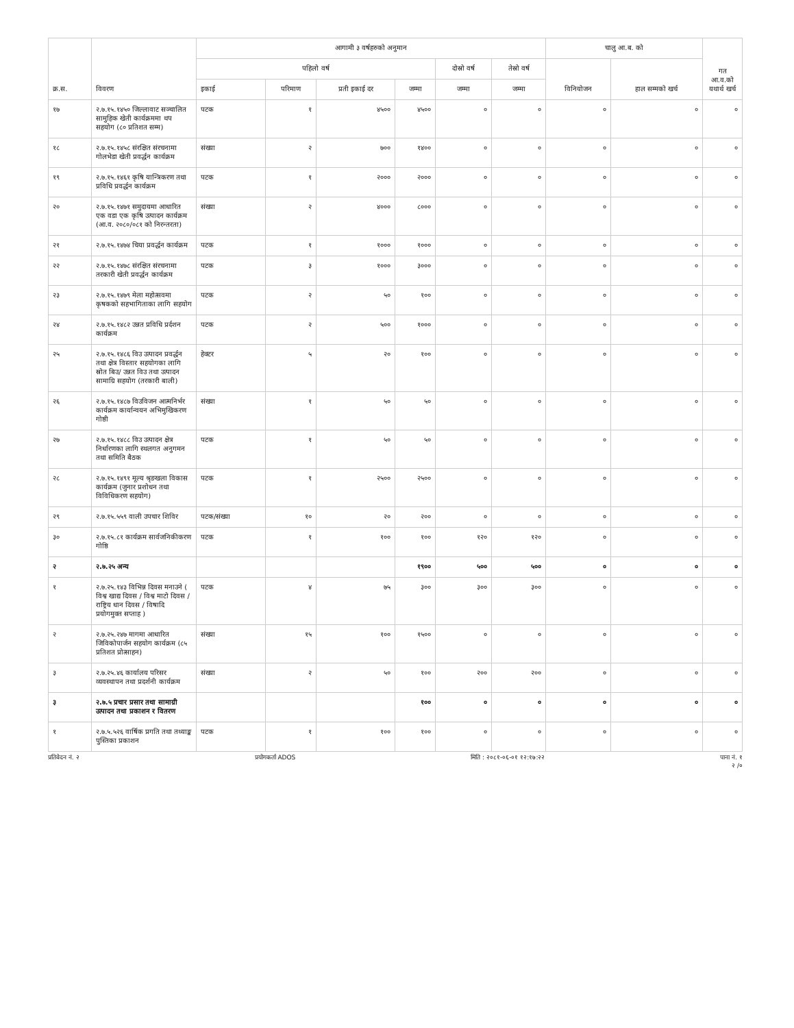| क्र.स. | विवरण | आगामी ३ वर्षहरुको अनुमान | | | | | | चालु आ.ब. को | | गत आ.व.को यथार्थ खर्च |
| --- | --- | --- | --- | --- | --- | --- | --- | --- | --- | --- |
| | | पहिलो वर्ष | | | | दोस्रो वर्ष | तेस्रो वर्ष | विनियोजन | हाल सम्मको खर्च | |
| | | इकाई | परिमाण | प्रती इकाई दर | जम्मा | जम्मा | जम्मा | | | |
| १७ | २.७.१५.१४५० जिल्लावाट सञ्चालित सामुहिक खेती कार्यक्रममा थप सहयोग (८० प्रतिशत सम्म) | पटक | १ | ४५०० | ४५०० | ० | ० | ० | ० | ० |
| १८ | २.७.१५.१४५८ संरक्षित संरचनामा गोलभेडा खेती प्रवर्द्धन कार्यक्रम | संख्या | २ | ७०० | १४०० | ० | ० | ० | ० | ० |
| १९ | २.७.१५.१४६१ कृषि यान्त्रिकरण तथा प्रविधि प्रवर्द्धन कार्यक्रम | पटक | १ | २००० | २००० | ० | ० | ० | ० | ० |
| २० | २.७.१५.१४७१ समुदायमा आधारित एक वडा एक कृषि उत्पादन कार्यक्रम (आ.व. २०८०/०८१ को निरन्तरता) | संख्या | २ | ४००० | ८००० | ० | ० | ० | ० | ० |
| २१ | २.७.१५.१४७४ चिया प्रवर्द्धन कार्यक्रम | पटक | १ | १००० | १००० | ० | ० | ० | ० | ० |
| २२ | २.७.१५.१४७८ संरक्षित संरचनामा तरकारी खेती प्रवर्द्धन कार्यक्रम | पटक | ३ | १००० | ३००० | ० | ० | ० | ० | ० |
| २३ | २.७.१५.१४७९ मेला महोत्सवमा कृषकको सहभागिताका लागि सहयोग | पटक | २ | ५० | १०० | ० | ० | ० | ० | ० |
| २४ | २.७.१५.१४८२ उन्नत प्रविधि प्रर्दशन कार्यक्रम | पटक | २ | ५०० | १००० | ० | ० | ० | ० | ० |
| २५ | २.७.१५.१४८६ विउ उत्पादन प्रवर्द्धन तथा क्षेत्र विस्तार सहयोगका लागि स्रोत बिउ/ उन्नत विउ तथा उत्पादन सामाग्रि सहयोग (तरकारी बाली) | हेक्टर | ५ | २० | १०० | ० | ० | ० | ० | ० |
| २६ | २.७.१५.१४८७ विउविजन आत्मनिर्भर कार्यक्रम कार्यान्वयन अभिमुखिकरण गोष्ठी | संख्या | १ | ५० | ५० | ० | ० | ० | ० | ० |
| २७ | २.७.१५.१४८८ विउ उत्पादन क्षेत्र निर्धारणका लागि स्थलगत अनुगमन तथा समिति बैठक | पटक | १ | ५० | ५० | ० | ० | ० | ० | ० |
| २८ | २.७.१५.१४९१ मूल्य श्रृङखला विकास कार्यक्रम (जुनार प्रशोधन तथा विविधिकरण सहयोग) | पटक | १ | २५०० | २५०० | ० | ० | ० | ० | ० |
| २९ | २.७.१५.५५९ वाली उपचार शिविर | पटक/संख्या | १० | २० | २०० | ० | ० | ० | ० | ० |
| ३० | २.७.१५.८१ कार्यक्रम सार्वजनिकीकरण गोष्ठि | पटक | १ | १०० | १०० | १२० | १२० | ० | ० | ० |
| २ | २.७.२५ अन्य | | | | १९०० | ५०० | ५०० | ० | ० | ० |
| १ | २.७.२५.१४३ विभिन्न दिवस मनाउने ( विश्व खाद्य दिवस / विश्व माटो दिवस / राष्ट्रिय धान दिवस / विषादि प्रयोगमुक्त सप्ताह ) | पटक | ४ | ७५ | ३०० | ३०० | ३०० | ० | ० | ० |
| २ | २.७.२५.२४७ मागमा आधारित जिविकोपार्जन सहयोग कार्यक्रम (८५ प्रतिशत प्रोत्साहन) | संख्या | १५ | १०० | १५०० | ० | ० | ० | ० | ० |
| ३ | २.७.२५.४६ कार्यालय परिसर व्यवस्थापन तथा प्रदर्शनी कार्यक्रम | संख्या | २ | ५० | १०० | २०० | २०० | ० | ० | ० |
| ३ | २.७.५ प्रचार प्रसार तथा सामाग्री उत्पादन तथा प्रकाशन र वितरण | | | | १०० | ० | ० | ० | ० | ० |
| १ | २.७.५.५२६ वार्षिक प्रगति तथा तथ्याङ्क पुस्तिका प्रकाशन | पटक | १ | १०० | १०० | ० | ० | ० | ० | ० |
प्रतिवेदन नं. २ प्रयोगकर्ता ADOS मिति : २०८१-०६-०१ १२:१७:२२ पाना नं. १
२ /०